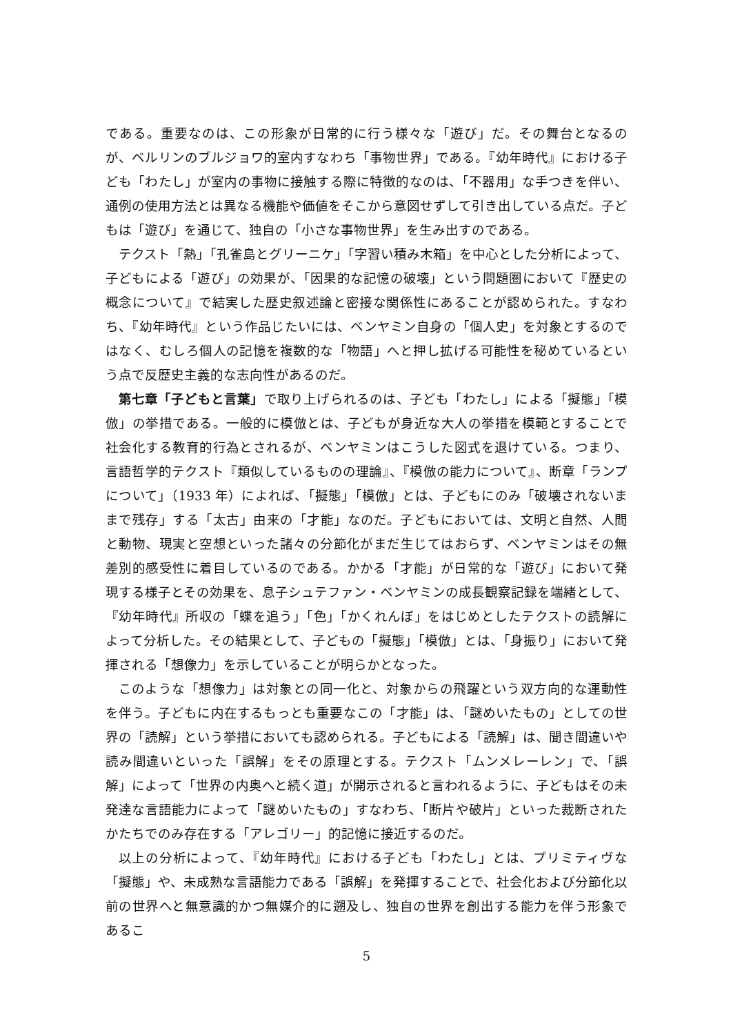である。重要なのは、この形象が日常的に行う様々な「遊び」だ。その舞台となるのが、ベルリンのブルジョワ的室内すなわち「事物世界」である。『幼年時代』における子ども「わたし」が室内の事物に接触する際に特徴的なのは、「不器用」な手つきを伴い、通例の使用方法とは異なる機能や価値をそこから意図せずして引き出している点だ。子どもは「遊び」を通じて、独自の「小さな事物世界」を生み出すのである。
テクスト「熱」「孔雀島とグリーニケ」「字習い積み木箱」を中心とした分析によって、子どもによる「遊び」の効果が、「因果的な記憶の破壊」という問題圏において『歴史の概念について』で結実した歴史叙述論と密接な関係性にあることが認められた。すなわち、『幼年時代』という作品じたいには、ベンヤミン自身の「個人史」を対象とするのではなく、むしろ個人の記憶を複数的な「物語」へと押し拡げる可能性を秘めているという点で反歴史主義的な志向性があるのだ。
第七章「子どもと言葉」で取り上げられるのは、子ども「わたし」による「擬態」「模倣」の挙措である。一般的に模倣とは、子どもが身近な大人の挙措を模範とすることで社会化する教育的行為とされるが、ベンヤミンはこうした図式を退けている。つまり、言語哲学的テクスト『類似しているものの理論』、『模倣の能力について』、断章「ランプについて」（1933 年）によれば、「擬態」「模倣」とは、子どもにのみ「破壊されないままで残存」する「太古」由来の「才能」なのだ。子どもにおいては、文明と自然、人間と動物、現実と空想といった諸々の分節化がまだ生じてはおらず、ベンヤミンはその無差別的感受性に着目しているのである。かかる「才能」が日常的な「遊び」において発現する様子とその効果を、息子シュテファン・ベンヤミンの成長観察記録を端緒として、『幼年時代』所収の「蝶を追う」「色」「かくれんぼ」をはじめとしたテクストの読解によって分析した。その結果として、子どもの「擬態」「模倣」とは、「身振り」において発揮される「想像力」を示していることが明らかとなった。
このような「想像力」は対象との同一化と、対象からの飛躍という双方向的な運動性を伴う。子どもに内在するもっとも重要なこの「才能」は、「謎めいたもの」としての世界の「読解」という挙措においても認められる。子どもによる「読解」は、聞き間違いや読み間違いといった「誤解」をその原理とする。テクスト「ムンメレーレン」で、「誤解」によって「世界の内奥へと続く道」が開示されると言われるように、子どもはその未発達な言語能力によって「謎めいたもの」すなわち、「断片や破片」といった裁断されたかたちでのみ存在する「アレゴリー」的記憶に接近するのだ。
以上の分析によって、『幼年時代』における子ども「わたし」とは、プリミティヴな「擬態」や、未成熟な言語能力である「誤解」を発揮することで、社会化および分節化以前の世界へと無意識的かつ無媒介的に遡及し、独自の世界を創出する能力を伴う形象であるこ
5